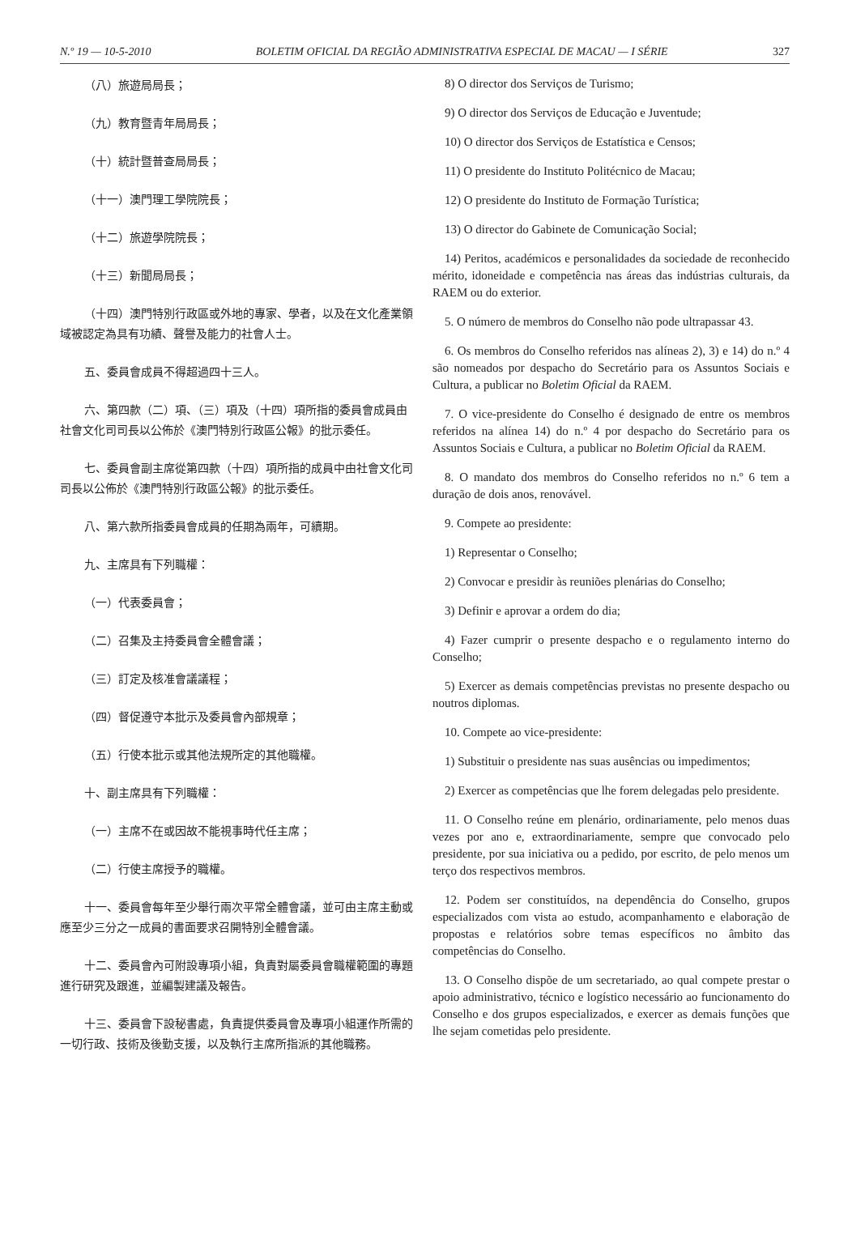N.º 19 — 10-5-2010 BOLETIM OFICIAL DA REGIÃO ADMINISTRATIVA ESPECIAL DE MACAU — I SÉRIE 327
（八）旅遊局局長；
（九）教育暨青年局局長；
（十）統計暨普查局局長；
（十一）澳門理工學院院長；
（十二）旅遊學院院長；
（十三）新聞局局長；
（十四）澳門特別行政區或外地的專家、學者，以及在文化產業領域被認定為具有功績、聲譽及能力的社會人士。
五、委員會成員不得超過四十三人。
六、第四款（二）項、（三）項及（十四）項所指的委員會成員由社會文化司司長以公佈於《澳門特別行政區公報》的批示委任。
七、委員會副主席從第四款（十四）項所指的成員中由社會文化司司長以公佈於《澳門特別行政區公報》的批示委任。
八、第六款所指委員會成員的任期為兩年，可續期。
九、主席具有下列職權：
（一）代表委員會；
（二）召集及主持委員會全體會議；
（三）訂定及核准會議議程；
（四）督促遵守本批示及委員會內部規章；
（五）行使本批示或其他法規所定的其他職權。
十、副主席具有下列職權：
（一）主席不在或因故不能視事時代任主席；
（二）行使主席授予的職權。
十一、委員會每年至少舉行兩次平常全體會議，並可由主席主動或應至少三分之一成員的書面要求召開特別全體會議。
十二、委員會內可附設專項小組，負責對屬委員會職權範圍的專題進行研究及跟進，並編製建議及報告。
十三、委員會下設秘書處，負責提供委員會及專項小組運作所需的一切行政、技術及後勤支援，以及執行主席所指派的其他職務。
8) O director dos Serviços de Turismo;
9) O director dos Serviços de Educação e Juventude;
10) O director dos Serviços de Estatística e Censos;
11) O presidente do Instituto Politécnico de Macau;
12) O presidente do Instituto de Formação Turística;
13) O director do Gabinete de Comunicação Social;
14) Peritos, académicos e personalidades da sociedade de reconhecido mérito, idoneidade e competência nas áreas das indústrias culturais, da RAEM ou do exterior.
5. O número de membros do Conselho não pode ultrapassar 43.
6. Os membros do Conselho referidos nas alíneas 2), 3) e 14) do n.º 4 são nomeados por despacho do Secretário para os Assuntos Sociais e Cultura, a publicar no Boletim Oficial da RAEM.
7. O vice-presidente do Conselho é designado de entre os membros referidos na alínea 14) do n.º 4 por despacho do Secretário para os Assuntos Sociais e Cultura, a publicar no Boletim Oficial da RAEM.
8. O mandato dos membros do Conselho referidos no n.º 6 tem a duração de dois anos, renovável.
9. Compete ao presidente:
1) Representar o Conselho;
2) Convocar e presidir às reuniões plenárias do Conselho;
3) Definir e aprovar a ordem do dia;
4) Fazer cumprir o presente despacho e o regulamento interno do Conselho;
5) Exercer as demais competências previstas no presente despacho ou noutros diplomas.
10. Compete ao vice-presidente:
1) Substituir o presidente nas suas ausências ou impedimentos;
2) Exercer as competências que lhe forem delegadas pelo presidente.
11. O Conselho reúne em plenário, ordinariamente, pelo menos duas vezes por ano e, extraordinariamente, sempre que convocado pelo presidente, por sua iniciativa ou a pedido, por escrito, de pelo menos um terço dos respectivos membros.
12. Podem ser constituídos, na dependência do Conselho, grupos especializados com vista ao estudo, acompanhamento e elaboração de propostas e relatórios sobre temas específicos no âmbito das competências do Conselho.
13. O Conselho dispõe de um secretariado, ao qual compete prestar o apoio administrativo, técnico e logístico necessário ao funcionamento do Conselho e dos grupos especializados, e exercer as demais funções que lhe sejam cometidas pelo presidente.